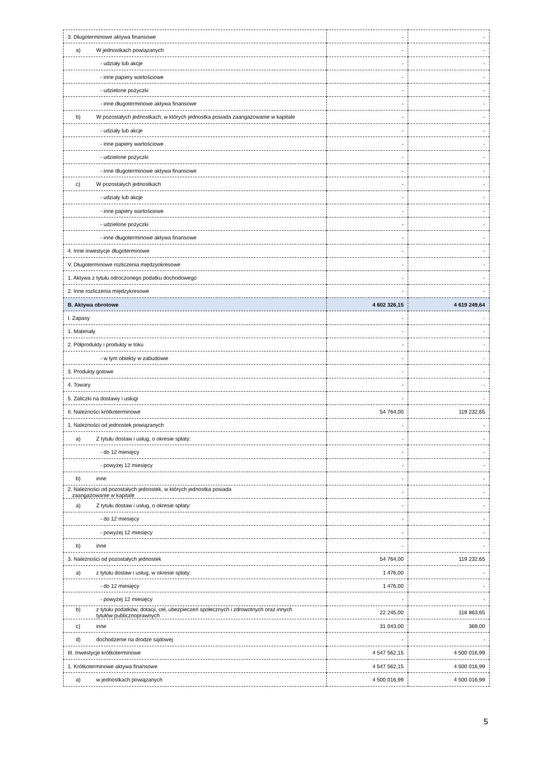| 3. Długoterminowe aktywa finansowe | - | - |
| a) W jednostkach powiązanych | - | - |
| - udziały lub akcje | - | - |
| - inne papiery wartościowe | - | - |
| - udzielone pożyczki | - | - |
| - inne długoterminowe aktywa finansowe | - | - |
| b) W pozostałych jednostkach, w których jednostka posiada zaangażowanie w kapitale | - | - |
| - udziały lub akcje | - | - |
| - inne papiery wartościowe | - | - |
| - udzielone pożyczki | - | - |
| - inne długoterminowe aktywa finansowe | - | - |
| c) W pozostałych jednostkach | - | - |
| - udziały lub akcje | - | - |
| - inne papiery wartościowe | - | - |
| - udzielone pożyczki | - | - |
| - inne długoterminowe aktywa finansowe | - | - |
| 4. Inne inwestycje długoterminowe | - | - |
| V. Długoterminowe rozliczenia międzyokresowe | - | - |
| 1. Aktywa z tytułu odroczonego podatku dochodowego | - | - |
| 2. Inne rozliczenia międzykresowe | - | - |
| B. Aktywa obrotowe | 4 602 326,15 | 4 619 249,64 |
| I. Zapasy | - | - |
| 1. Materiały | - | - |
| 2. Półprodukty i produkty w toku | - | - |
| - w tym obiekty w zabudowie | - | - |
| 3. Produkty gotowe | - | - |
| 4. Towary | - | - |
| 5. Zaliczki na dostawy i usługi | - | - |
| II. Należności krótkoterminowe | 54 764,00 | 119 232,65 |
| 1. Należności od jednostek powiązanych | - | - |
| a) Z tytułu dostaw i usług, o okresie spłaty: | - | - |
| - do 12 miesięcy | - | - |
| - powyżej 12 miesięcy | - | - |
| b) inne | - | - |
| 2. Należności od pozostałych jednostek, w których jednostka posiada zaangażowanie w kapitale | - | - |
| a) Z tytułu dostaw i usług, o okresie spłaty: | - | - |
| - do 12 miesięcy | - | - |
| - powyżej 12 miesięcy | - | - |
| b) inne | - | - |
| 3. Należności od pozostałych jednostek | 54 764,00 | 119 232,65 |
| a) z tytułu dostaw i usług, w okresie spłaty: | 1 476,00 | - |
| - do 12 miesięcy | 1 476,00 | - |
| - powyżej 12 miesięcy | - | - |
| b) z tytułu podatków, dotacji, ceł, ubezpieczeń społecznych i zdrowotnych oraz innych tytułów publicznoprawnych | 22 245,00 | 118 863,65 |
| c) inne | 31 043,00 | 369,00 |
| d) dochodzenie na drodze sądowej | - | - |
| III. Inwestycje krótkoterminowe | 4 547 562,15 | 4 500 016,99 |
| 1. Krótkoterminowe aktywa finansowe | 4 547 562,15 | 4 500 016,99 |
| a) w jednostkach powiązanych | 4 500 016,99 | 4 500 016,99 |
5